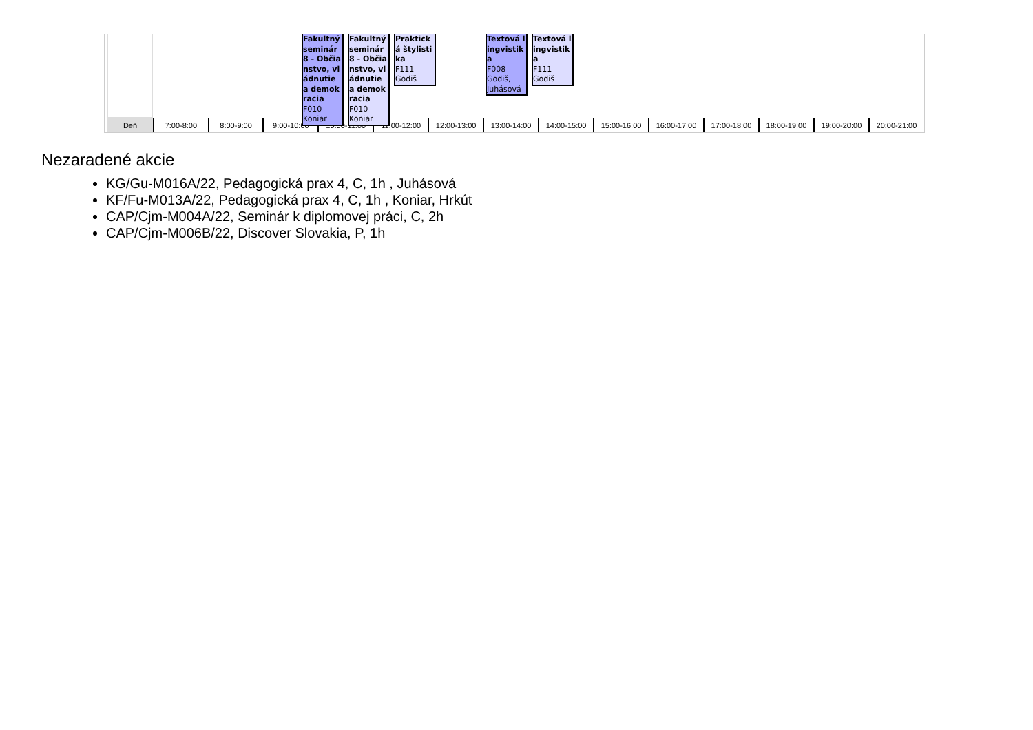| Deň | 7:00-8:00 | 8:00-9:00 | 9:00-10:00 | 10:00-11:00 | 11:00-12:00 | 12:00-13:00 | 13:00-14:00 | 14:00-15:00 | 15:00-16:00 | 16:00-17:00 | 17:00-18:00 | 18:00-19:00 | 19:00-20:00 | 20:00-21:00 |
Fakultný seminár 8 - Občianstvo, vládnutie a demokracia
F010
Koniar
Fakultný seminár 8 - Občianstvo, vládnutie a demokracia
F010
Koniar
Praktická štylistika
F111
Godiš
Textová lingvistika
F008
Godiš,
Juhásová
Textová lingvistika
F111
Godiš
Nezaradené akcie
KG/Gu-M016A/22, Pedagogická prax 4, C, 1h , Juhásová
KF/Fu-M013A/22, Pedagogická prax 4, C, 1h , Koniar, Hrkút
CAP/Cjm-M004A/22, Seminár k diplomovej práci, C, 2h
CAP/Cjm-M006B/22, Discover Slovakia, P, 1h